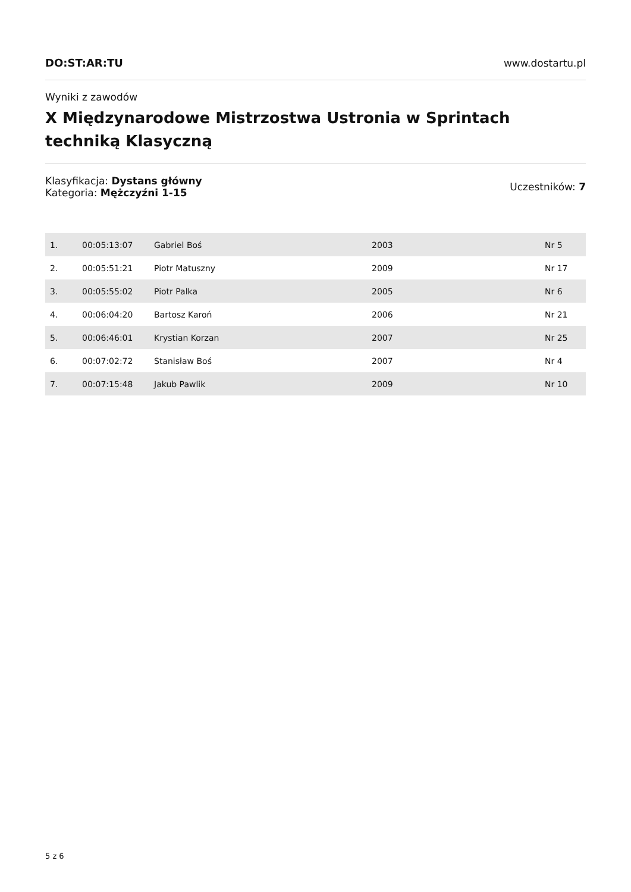DO:ST:AR:TU www.dostartu.pl
Wyniki z zawodów
X Międzynarodowe Mistrzostwa Ustronia w Sprintach techniką Klasyczną
Klasyfikacja: Dystans główny
Kategoria: Mężczyźni 1-15
Uczestników: 7
| 1. | 00:05:13:07 | Gabriel Boś | 2003 | Nr 5 |
| 2. | 00:05:51:21 | Piotr Matuszny | 2009 | Nr 17 |
| 3. | 00:05:55:02 | Piotr Palka | 2005 | Nr 6 |
| 4. | 00:06:04:20 | Bartosz Karoń | 2006 | Nr 21 |
| 5. | 00:06:46:01 | Krystian Korzan | 2007 | Nr 25 |
| 6. | 00:07:02:72 | Stanisław Boś | 2007 | Nr 4 |
| 7. | 00:07:15:48 | Jakub Pawlik | 2009 | Nr 10 |
5 z 6